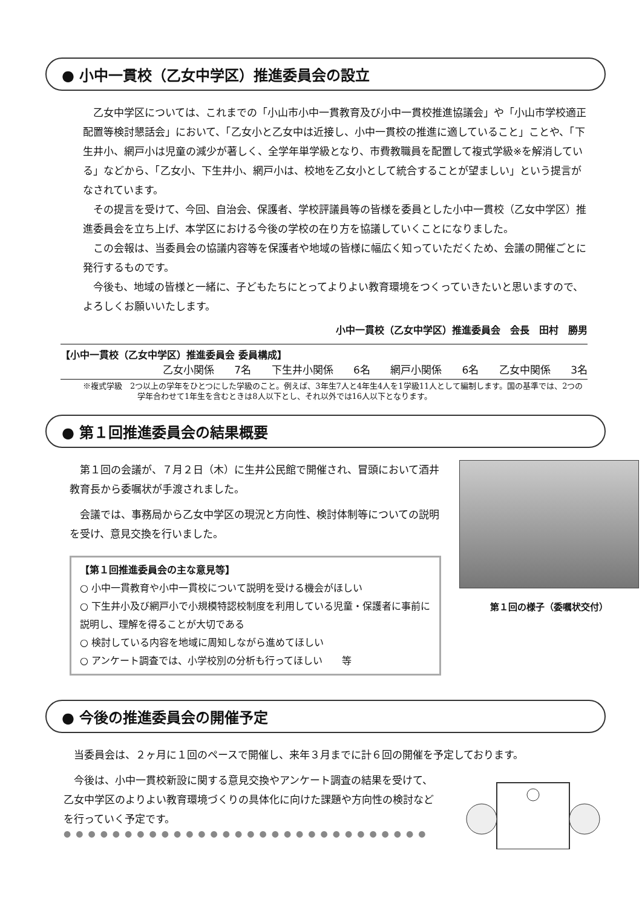● 小中一貫校（乙女中学区）推進委員会の設立
乙女中学区については、これまでの「小山市小中一貫教育及び小中一貫校推進協議会」や「小山市学校適正配置等検討懇話会」において、「乙女小と乙女中は近接し、小中一貫校の推進に適していること」ことや、「下生井小、網戸小は児童の減少が著しく、全学年単学級となり、市費教職員を配置して複式学級※を解消している」などから、「乙女小、下生井小、網戸小は、校地を乙女小として統合することが望ましい」という提言がなされています。
その提言を受けて、今回、自治会、保護者、学校評議員等の皆様を委員とした小中一貫校（乙女中学区）推進委員会を立ち上げ、本学区における今後の学校の在り方を協議していくことになりました。
この会報は、当委員会の協議内容等を保護者や地域の皆様に幅広く知っていただくため、会議の開催ごとに発行するものです。
今後も、地域の皆様と一緒に、子どもたちにとってよりよい教育環境をつくっていきたいと思いますので、よろしくお願いいたします。
小中一貫校（乙女中学区）推進委員会　会長　田村　勝男
【小中一貫校（乙女中学区）推進委員会 委員構成】
乙女小関係 7名 下生井小関係 6名 網戸小関係 6名 乙女中関係 3名
※複式学級　2つ以上の学年をひとつにした学級のこと。例えば、3年生7人と4年生4人を1学級11人として編制します。国の基準では、2つの学年合わせて1年生を含むときは8人以下とし、それ以外では16人以下となります。
● 第１回推進委員会の結果概要
第１回の会議が、７月２日（木）に生井公民館で開催され、冒頭において酒井教育長から委嘱状が手渡されました。
会議では、事務局から乙女中学区の現況と方向性、検討体制等についての説明を受け、意見交換を行いました。
【第１回推進委員会の主な意見等】
○ 小中一貫教育や小中一貫校について説明を受ける機会がほしい
○ 下生井小及び網戸小で小規模特認校制度を利用している児童・保護者に事前に説明し、理解を得ることが大切である
○ 検討している内容を地域に周知しながら進めてほしい
○ アンケート調査では、小学校別の分析も行ってほしい　　等
第１回の様子（委嘱状交付）
● 今後の推進委員会の開催予定
当委員会は、２ヶ月に１回のペースで開催し、来年３月までに計６回の開催を予定しております。
今後は、小中一貫校新設に関する意見交換やアンケート調査の結果を受けて、乙女中学区のよりよい教育環境づくりの具体化に向けた課題や方向性の検討などを行っていく予定です。
●●●●●●●●●●●●●●●●●●●●●●●●●●●●●●